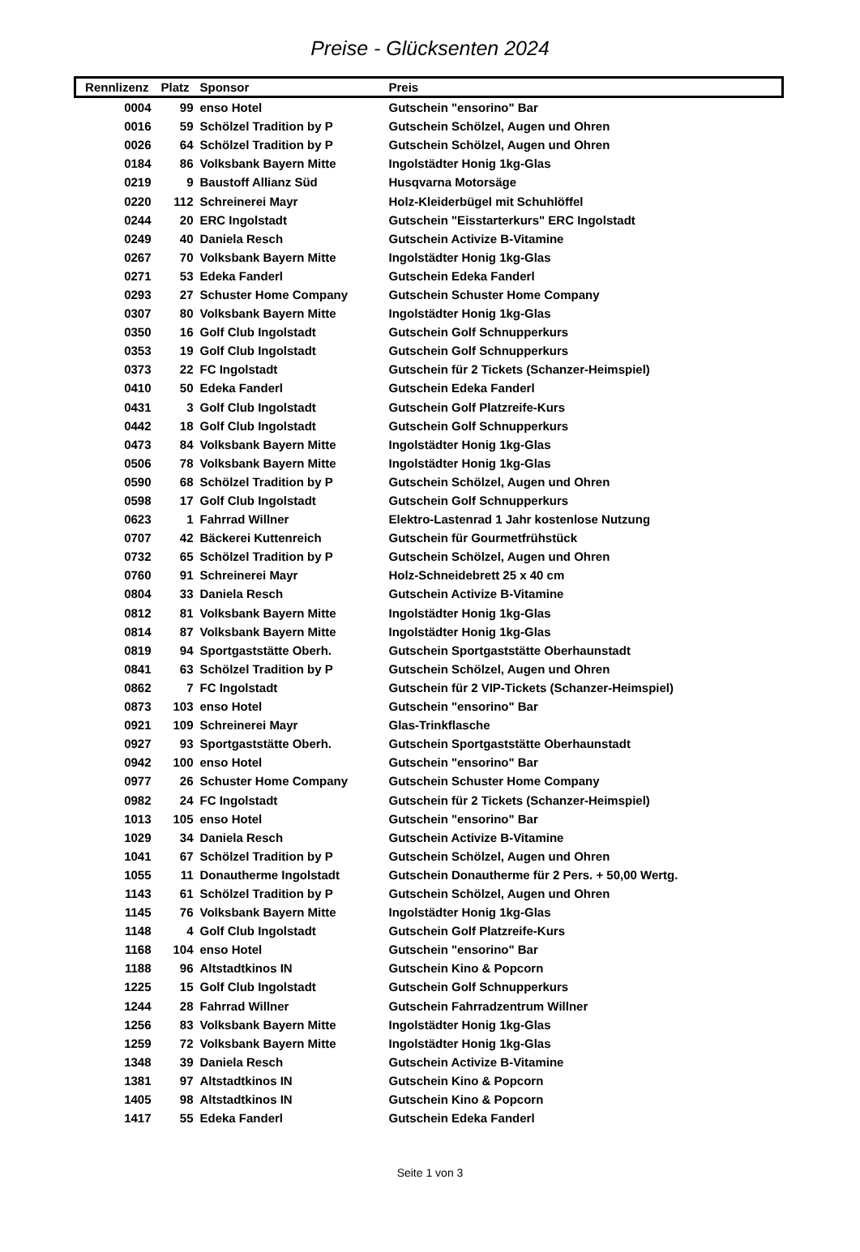Preise - Glücksenten 2024
| Rennlizenz | Platz | Sponsor | Preis |
| --- | --- | --- | --- |
| 0004 | 99 | enso Hotel | Gutschein "ensorino" Bar |
| 0016 | 59 | Schölzel Tradition by P | Gutschein Schölzel, Augen und Ohren |
| 0026 | 64 | Schölzel Tradition by P | Gutschein Schölzel, Augen und Ohren |
| 0184 | 86 | Volksbank Bayern Mitte | Ingolstädter Honig 1kg-Glas |
| 0219 | 9 | Baustoff Allianz Süd | Husqvarna Motorsäge |
| 0220 | 112 | Schreinerei Mayr | Holz-Kleiderbügel mit Schuhlöffel |
| 0244 | 20 | ERC Ingolstadt | Gutschein "Eisstarterkurs" ERC Ingolstadt |
| 0249 | 40 | Daniela Resch | Gutschein Activize B-Vitamine |
| 0267 | 70 | Volksbank Bayern Mitte | Ingolstädter Honig 1kg-Glas |
| 0271 | 53 | Edeka Fanderl | Gutschein Edeka Fanderl |
| 0293 | 27 | Schuster Home Company | Gutschein Schuster Home Company |
| 0307 | 80 | Volksbank Bayern Mitte | Ingolstädter Honig 1kg-Glas |
| 0350 | 16 | Golf Club Ingolstadt | Gutschein Golf Schnupperkurs |
| 0353 | 19 | Golf Club Ingolstadt | Gutschein Golf Schnupperkurs |
| 0373 | 22 | FC Ingolstadt | Gutschein für 2 Tickets (Schanzer-Heimspiel) |
| 0410 | 50 | Edeka Fanderl | Gutschein Edeka Fanderl |
| 0431 | 3 | Golf Club Ingolstadt | Gutschein Golf Platzreife-Kurs |
| 0442 | 18 | Golf Club Ingolstadt | Gutschein Golf Schnupperkurs |
| 0473 | 84 | Volksbank Bayern Mitte | Ingolstädter Honig 1kg-Glas |
| 0506 | 78 | Volksbank Bayern Mitte | Ingolstädter Honig 1kg-Glas |
| 0590 | 68 | Schölzel Tradition by P | Gutschein Schölzel, Augen und Ohren |
| 0598 | 17 | Golf Club Ingolstadt | Gutschein Golf Schnupperkurs |
| 0623 | 1 | Fahrrad Willner | Elektro-Lastenrad 1 Jahr kostenlose Nutzung |
| 0707 | 42 | Bäckerei Kuttenreich | Gutschein für Gourmetfrühstück |
| 0732 | 65 | Schölzel Tradition by P | Gutschein Schölzel, Augen und Ohren |
| 0760 | 91 | Schreinerei Mayr | Holz-Schneidebrett 25 x 40 cm |
| 0804 | 33 | Daniela Resch | Gutschein Activize B-Vitamine |
| 0812 | 81 | Volksbank Bayern Mitte | Ingolstädter Honig 1kg-Glas |
| 0814 | 87 | Volksbank Bayern Mitte | Ingolstädter Honig 1kg-Glas |
| 0819 | 94 | Sportgaststätte Oberh. | Gutschein Sportgaststätte Oberhaunstadt |
| 0841 | 63 | Schölzel Tradition by P | Gutschein Schölzel, Augen und Ohren |
| 0862 | 7 | FC Ingolstadt | Gutschein für 2 VIP-Tickets (Schanzer-Heimspiel) |
| 0873 | 103 | enso Hotel | Gutschein "ensorino" Bar |
| 0921 | 109 | Schreinerei Mayr | Glas-Trinkflasche |
| 0927 | 93 | Sportgaststätte Oberh. | Gutschein Sportgaststätte Oberhaunstadt |
| 0942 | 100 | enso Hotel | Gutschein "ensorino" Bar |
| 0977 | 26 | Schuster Home Company | Gutschein Schuster Home Company |
| 0982 | 24 | FC Ingolstadt | Gutschein für 2 Tickets (Schanzer-Heimspiel) |
| 1013 | 105 | enso Hotel | Gutschein "ensorino" Bar |
| 1029 | 34 | Daniela Resch | Gutschein Activize B-Vitamine |
| 1041 | 67 | Schölzel Tradition by P | Gutschein Schölzel, Augen und Ohren |
| 1055 | 11 | Donautherme Ingolstadt | Gutschein Donautherme für 2 Pers. + 50,00 Wertg. |
| 1143 | 61 | Schölzel Tradition by P | Gutschein Schölzel, Augen und Ohren |
| 1145 | 76 | Volksbank Bayern Mitte | Ingolstädter Honig 1kg-Glas |
| 1148 | 4 | Golf Club Ingolstadt | Gutschein Golf Platzreife-Kurs |
| 1168 | 104 | enso Hotel | Gutschein "ensorino" Bar |
| 1188 | 96 | Altstadtkinos IN | Gutschein Kino & Popcorn |
| 1225 | 15 | Golf Club Ingolstadt | Gutschein Golf Schnupperkurs |
| 1244 | 28 | Fahrrad Willner | Gutschein Fahrradzentrum Willner |
| 1256 | 83 | Volksbank Bayern Mitte | Ingolstädter Honig 1kg-Glas |
| 1259 | 72 | Volksbank Bayern Mitte | Ingolstädter Honig 1kg-Glas |
| 1348 | 39 | Daniela Resch | Gutschein Activize B-Vitamine |
| 1381 | 97 | Altstadtkinos IN | Gutschein Kino & Popcorn |
| 1405 | 98 | Altstadtkinos IN | Gutschein Kino & Popcorn |
| 1417 | 55 | Edeka Fanderl | Gutschein Edeka Fanderl |
Seite 1 von 3